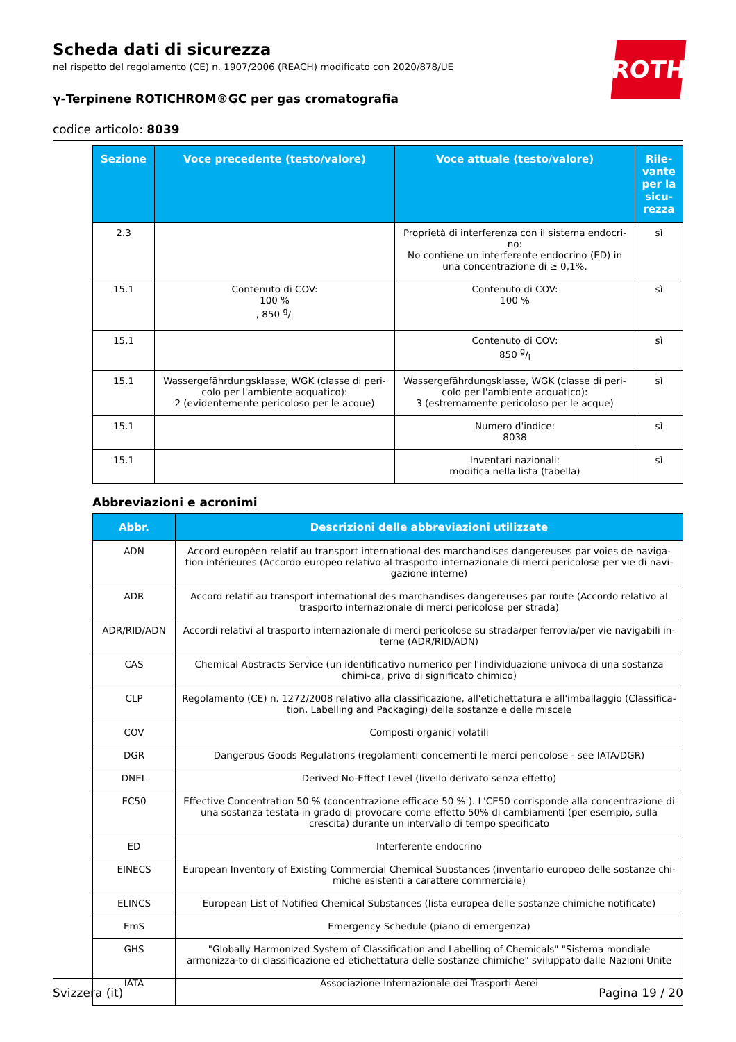ROTH
Scheda dati di sicurezza
nel rispetto del regolamento (CE) n. 1907/2006 (REACH) modificato con 2020/878/UE
γ-Terpinene ROTICHROM®GC per gas cromatografia
codice articolo: 8039
| Sezione | Voce precedente (testo/valore) | Voce attuale (testo/valore) | Rile-vante per la sicu-rezza |
| --- | --- | --- | --- |
| 2.3 | | Proprietà di interferenza con il sistema endocri-no: No contiene un interferente endocrino (ED) in una concentrazione di ≥ 0,1%. | sì |
| 15.1 | Contenuto di COV: 100 % , 850 g/l | Contenuto di COV: 100 % | sì |
| 15.1 | | Contenuto di COV: 850 g/l | sì |
| 15.1 | Wassergefährdungsklasse, WGK (classe di peri-colo per l'ambiente acquatico): 2 (evidentemente pericoloso per le acque) | Wassergefährdungsklasse, WGK (classe di peri-colo per l'ambiente acquatico): 3 (estremamente pericoloso per le acque) | sì |
| 15.1 | | Numero d'indice: 8038 | sì |
| 15.1 | | Inventari nazionali: modifica nella lista (tabella) | sì |
Abbreviazioni e acronimi
| Abbr. | Descrizioni delle abbreviazioni utilizzate |
| --- | --- |
| ADN | Accord européen relatif au transport international des marchandises dangereuses par voies de naviga-tion intérieures (Accordo europeo relativo al trasporto internazionale di merci pericolose per vie di navi-gazione interne) |
| ADR | Accord relatif au transport international des marchandises dangereuses par route (Accordo relativo al trasporto internazionale di merci pericolose per strada) |
| ADR/RID/ADN | Accordi relativi al trasporto internazionale di merci pericolose su strada/per ferrovia/per vie navigabili in-terne (ADR/RID/ADN) |
| CAS | Chemical Abstracts Service (un identificativo numerico per l'individuazione univoca di una sostanza chimi-ca, privo di significato chimico) |
| CLP | Regolamento (CE) n. 1272/2008 relativo alla classificazione, all'etichettatura e all'imballaggio (Classifica-tion, Labelling and Packaging) delle sostanze e delle miscele |
| COV | Composti organici volatili |
| DGR | Dangerous Goods Regulations (regolamenti concernenti le merci pericolose - see IATA/DGR) |
| DNEL | Derived No-Effect Level (livello derivato senza effetto) |
| EC50 | Effective Concentration 50 % (concentrazione efficace 50 % ). L'CE50 corrisponde alla concentrazione di una sostanza testata in grado di provocare come effetto 50% di cambiamenti (per esempio, sulla crescita) durante un intervallo di tempo specificato |
| ED | Interferente endocrino |
| EINECS | European Inventory of Existing Commercial Chemical Substances (inventario europeo delle sostanze chi-miche esistenti a carattere commerciale) |
| ELINCS | European List of Notified Chemical Substances (lista europea delle sostanze chimiche notificate) |
| EmS | Emergency Schedule (piano di emergenza) |
| GHS | "Globally Harmonized System of Classification and Labelling of Chemicals" "Sistema mondiale armonizza-to di classificazione ed etichettatura delle sostanze chimiche" sviluppato dalle Nazioni Unite |
| IATA | Associazione Internazionale dei Trasporti Aerei |
Svizzera (it) Pagina 19 / 20